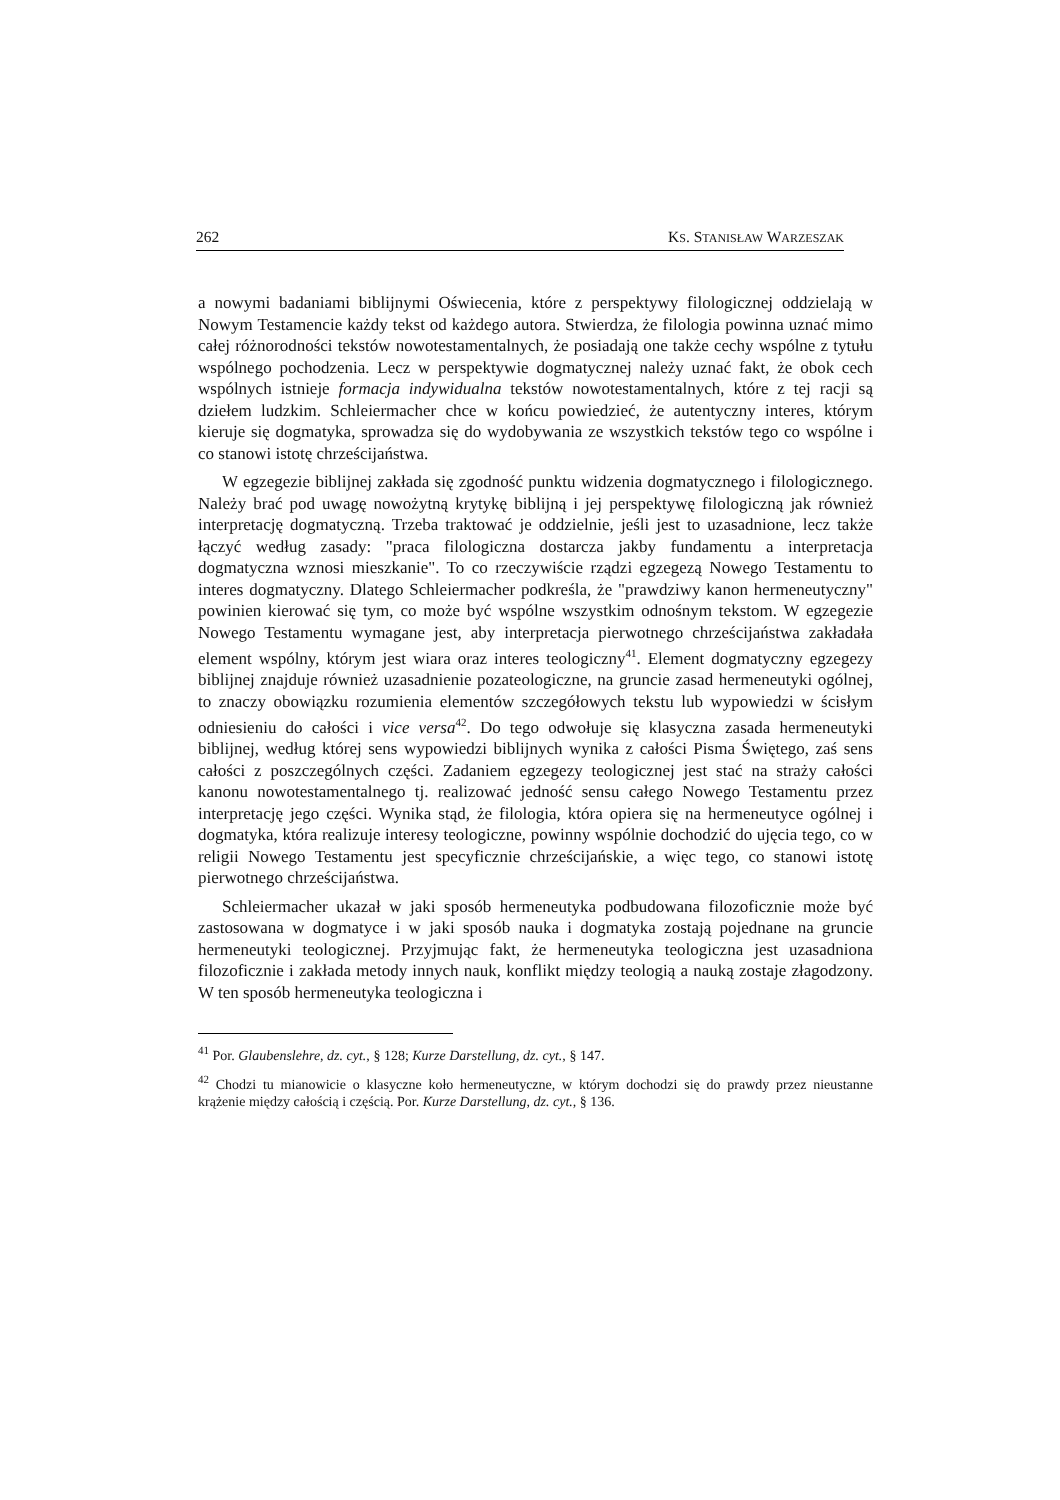262 KS. STANISŁAW WARZESZAK
a nowymi badaniami biblijnymi Oświecenia, które z perspektywy filologicznej oddzielają w Nowym Testamencie każdy tekst od każdego autora. Stwierdza, że filologia powinna uznać mimo całej różnorodności tekstów nowotestamentalnych, że posiadają one także cechy wspólne z tytułu wspólnego pochodzenia. Lecz w perspektywie dogmatycznej należy uznać fakt, że obok cech wspólnych istnieje formacja indywidualna tekstów nowotestamentalnych, które z tej racji są dziełem ludzkim. Schleiermacher chce w końcu powiedzieć, że autentyczny interes, którym kieruje się dogmatyka, sprowadza się do wydobywania ze wszystkich tekstów tego co wspólne i co stanowi istotę chrześcijaństwa.
W egzegezie biblijnej zakłada się zgodność punktu widzenia dogmatycznego i filologicznego. Należy brać pod uwagę nowożytną krytykę biblijną i jej perspektywę filologiczną jak również interpretację dogmatyczną. Trzeba traktować je oddzielnie, jeśli jest to uzasadnione, lecz także łączyć według zasady: "praca filologiczna dostarcza jakby fundamentu a interpretacja dogmatyczna wznosi mieszkanie". To co rzeczywiście rządzi egzegezą Nowego Testamentu to interes dogmatyczny. Dlatego Schleiermacher podkreśla, że "prawdziwy kanon hermeneutyczny" powinien kierować się tym, co może być wspólne wszystkim odnośnym tekstom. W egzegezie Nowego Testamentu wymagane jest, aby interpretacja pierwotnego chrześcijaństwa zakładała element wspólny, którym jest wiara oraz interes teologiczny<sup>41</sup>. Element dogmatyczny egzegezy biblijnej znajduje również uzasadnienie pozateologiczne, na gruncie zasad hermeneutyki ogólnej, to znaczy obowiązku rozumienia elementów szczegółowych tekstu lub wypowiedzi w ścisłym odniesieniu do całości i vice versa<sup>42</sup>. Do tego odwołuje się klasyczna zasada hermeneutyki biblijnej, według której sens wypowiedzi biblijnych wynika z całości Pisma Świętego, zaś sens całości z poszczególnych części. Zadaniem egzegezy teologicznej jest stać na straży całości kanonu nowotestamentalnego tj. realizować jedność sensu całego Nowego Testamentu przez interpretację jego części. Wynika stąd, że filologia, która opiera się na hermeneutyce ogólnej i dogmatyka, która realizuje interesy teologiczne, powinny wspólnie dochodzić do ujęcia tego, co w religii Nowego Testamentu jest specyficznie chrześcijańskie, a więc tego, co stanowi istotę pierwotnego chrześcijaństwa.
Schleiermacher ukazał w jaki sposób hermeneutyka podbudowana filozoficznie może być zastosowana w dogmatyce i w jaki sposób nauka i dogmatyka zostają pojednane na gruncie hermeneutyki teologicznej. Przyjmując fakt, że hermeneutyka teologiczna jest uzasadniona filozoficznie i zakłada metody innych nauk, konflikt między teologią a nauką zostaje złagodzony. W ten sposób hermeneutyka teologiczna i
<sup>41</sup> Por. Glaubenslehre, dz. cyt., § 128; Kurze Darstellung, dz. cyt., § 147.
<sup>42</sup> Chodzi tu mianowicie o klasyczne koło hermeneutyczne, w którym dochodzi się do prawdy przez nieustanne krążenie między całością i częścią. Por. Kurze Darstellung, dz. cyt., § 136.